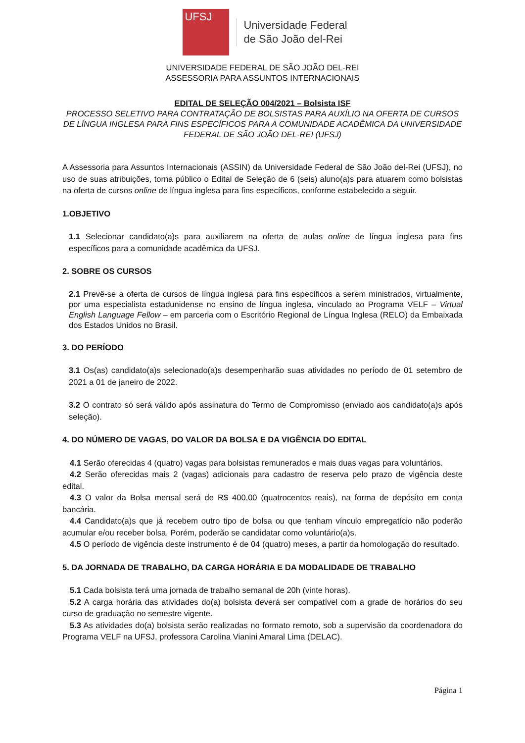UFSJ
Universidade Federal
de São João del-Rei
UNIVERSIDADE FEDERAL DE SÃO JOÃO DEL-REI
ASSESSORIA PARA ASSUNTOS INTERNACIONAIS
EDITAL DE SELEÇÃO 004/2021 – Bolsista ISF
PROCESSO SELETIVO PARA CONTRATAÇÃO DE BOLSISTAS PARA AUXÍLIO NA OFERTA DE CURSOS DE LÍNGUA INGLESA PARA FINS ESPECÍFICOS PARA A COMUNIDADE ACADÊMICA DA UNIVERSIDADE FEDERAL DE SÃO JOÃO DEL-REI (UFSJ)
A Assessoria para Assuntos Internacionais (ASSIN) da Universidade Federal de São João del-Rei (UFSJ), no uso de suas atribuições, torna público o Edital de Seleção de 6 (seis) aluno(a)s para atuarem como bolsistas na oferta de cursos online de língua inglesa para fins específicos, conforme estabelecido a seguir.
1.OBJETIVO
1.1 Selecionar candidato(a)s para auxiliarem na oferta de aulas online de língua inglesa para fins específicos para a comunidade acadêmica da UFSJ.
2. SOBRE OS CURSOS
2.1 Prevê-se a oferta de cursos de língua inglesa para fins específicos a serem ministrados, virtualmente, por uma especialista estadunidense no ensino de língua inglesa, vinculado ao Programa VELF – Virtual English Language Fellow – em parceria com o Escritório Regional de Língua Inglesa (RELO) da Embaixada dos Estados Unidos no Brasil.
3. DO PERÍODO
3.1 Os(as) candidato(a)s selecionado(a)s desempenharão suas atividades no período de 01 setembro de 2021 a 01 de janeiro de 2022.
3.2 O contrato só será válido após assinatura do Termo de Compromisso (enviado aos candidato(a)s após seleção).
4. DO NÚMERO DE VAGAS, DO VALOR DA BOLSA E DA VIGÊNCIA DO EDITAL
4.1 Serão oferecidas 4 (quatro) vagas para bolsistas remunerados e mais duas vagas para voluntários.
4.2 Serão oferecidas mais 2 (vagas) adicionais para cadastro de reserva pelo prazo de vigência deste edital.
4.3 O valor da Bolsa mensal será de R$ 400,00 (quatrocentos reais), na forma de depósito em conta bancária.
4.4 Candidato(a)s que já recebem outro tipo de bolsa ou que tenham vínculo empregatício não poderão acumular e/ou receber bolsa. Porém, poderão se candidatar como voluntário(a)s.
4.5 O período de vigência deste instrumento é de 04 (quatro) meses, a partir da homologação do resultado.
5. DA JORNADA DE TRABALHO, DA CARGA HORÁRIA E DA MODALIDADE DE TRABALHO
5.1 Cada bolsista terá uma jornada de trabalho semanal de 20h (vinte horas).
5.2 A carga horária das atividades do(a) bolsista deverá ser compatível com a grade de horários do seu curso de graduação no semestre vigente.
5.3 As atividades do(a) bolsista serão realizadas no formato remoto, sob a supervisão da coordenadora do Programa VELF na UFSJ, professora Carolina Vianini Amaral Lima (DELAC).
Página 1